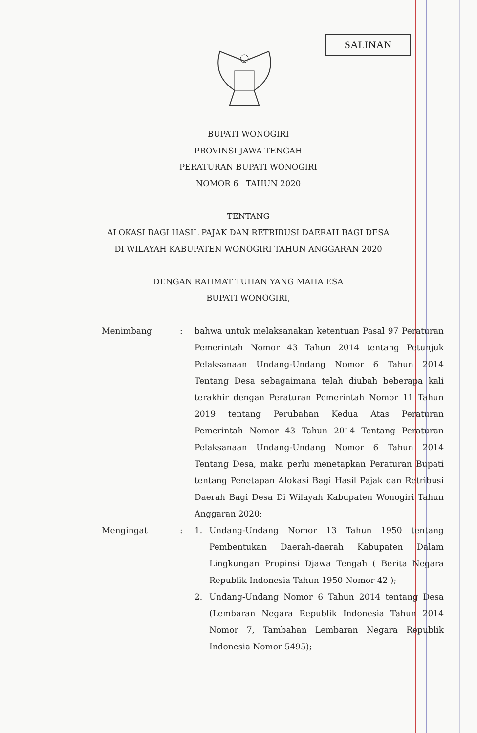SALINAN
BUPATI WONOGIRI
PROVINSI JAWA TENGAH
PERATURAN BUPATI WONOGIRI
NOMOR 6 TAHUN 2020
TENTANG
ALOKASI BAGI HASIL PAJAK DAN RETRIBUSI DAERAH BAGI DESA
DI WILAYAH KABUPATEN WONOGIRI TAHUN ANGGARAN 2020
DENGAN RAHMAT TUHAN YANG MAHA ESA
BUPATI WONOGIRI,
Menimbang : bahwa untuk melaksanakan ketentuan Pasal 97 Peraturan Pemerintah Nomor 43 Tahun 2014 tentang Petunjuk Pelaksanaan Undang-Undang Nomor 6 Tahun 2014 Tentang Desa sebagaimana telah diubah beberapa kali terakhir dengan Peraturan Pemerintah Nomor 11 Tahun 2019 tentang Perubahan Kedua Atas Peraturan Pemerintah Nomor 43 Tahun 2014 Tentang Peraturan Pelaksanaan Undang-Undang Nomor 6 Tahun 2014 Tentang Desa, maka perlu menetapkan Peraturan Bupati tentang Penetapan Alokasi Bagi Hasil Pajak dan Retribusi Daerah Bagi Desa Di Wilayah Kabupaten Wonogiri Tahun Anggaran 2020;
Mengingat : 1. Undang-Undang Nomor 13 Tahun 1950 tentang Pembentukan Daerah-daerah Kabupaten Dalam Lingkungan Propinsi Djawa Tengah ( Berita Negara Republik Indonesia Tahun 1950 Nomor 42 );
2. Undang-Undang Nomor 6 Tahun 2014 tentang Desa (Lembaran Negara Republik Indonesia Tahun 2014 Nomor 7, Tambahan Lembaran Negara Republik Indonesia Nomor 5495);